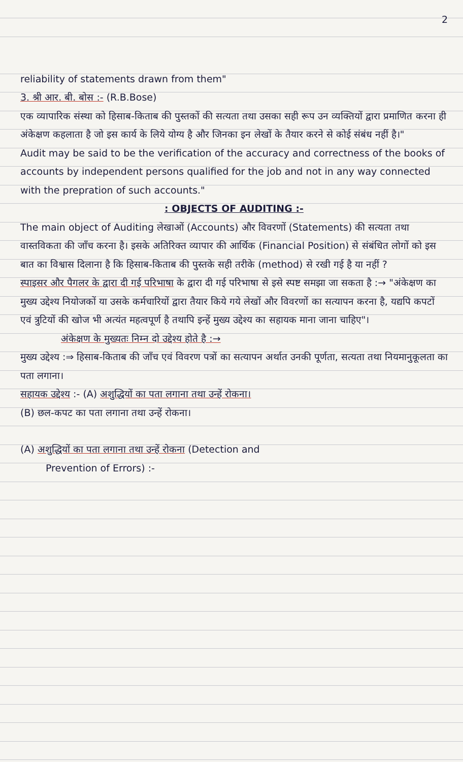2
reliability of statements drawn from them"
3. श्री आर. बी. बोस :- (R.B.Bose)
एक व्यापारिक संस्था को हिसाब-किताब की पुस्तकों की सत्यता तथा उसका सही रूप उन व्यक्तियों द्वारा प्रमाणित करना ही अंकेक्षण कहलाता है जो इस कार्य के लिये योग्य है और जिनका इन लेखों के तैयार करने से कोई संबंध नहीं है।"
Audit may be said to be the verification of the accuracy and correctness of the books of accounts by independent persons qualified for the job and not in any way connected with the prepration of such accounts."
: OBJECTS OF AUDITING :-
The main object of Auditing लेखाओं (Accounts) और विवरणों (Statements) की सत्यता तथा वास्तविकता की जाँच करना है। इसके अतिरिक्त व्यापार की आर्थिक (Financial Position) से संबंधित लोगों को इस बात का विश्वास दिलाना है कि हिसाब-किताब की पुस्तके सही तरीके (method) से रखी गई है या नहीं ?
स्पाइसर और पैगलर के द्वारा दी गई परिभाषा के द्वारा दी गई परिभाषा से इसे स्पष्ट समझा जा सकता है :→ "अंकेक्षण का मुख्य उद्देश्य नियोजकों या उसके कर्मचारियों द्वारा तैयार किये गये लेखों और विवरणों का सत्यापन करना है, यद्यपि कपटों एवं त्रुटियों की खोज भी अत्यंत महत्वपूर्ण है तथापि इन्हें मुख्य उद्देश्य का सहायक माना जाना चाहिए"।
अंकेक्षण के मुख्यतः निम्न दो उद्देश्य होते है :→
मुख्य उद्देश्य :⇒ हिसाब-किताब की जाँच एवं विवरण पत्रों का सत्यापन अर्थात उनकी पूर्णता, सत्यता तथा नियमानुकूलता का पता लगाना।
सहायक उद्देश्य :- (A) अशुद्धियों का पता लगाना तथा उन्हें रोकना।
(B) छल-कपट का पता लगाना तथा उन्हें रोकना।
(A) अशुद्धियों का पता लगाना तथा उन्हें रोकना (Detection and
Prevention of Errors) :-